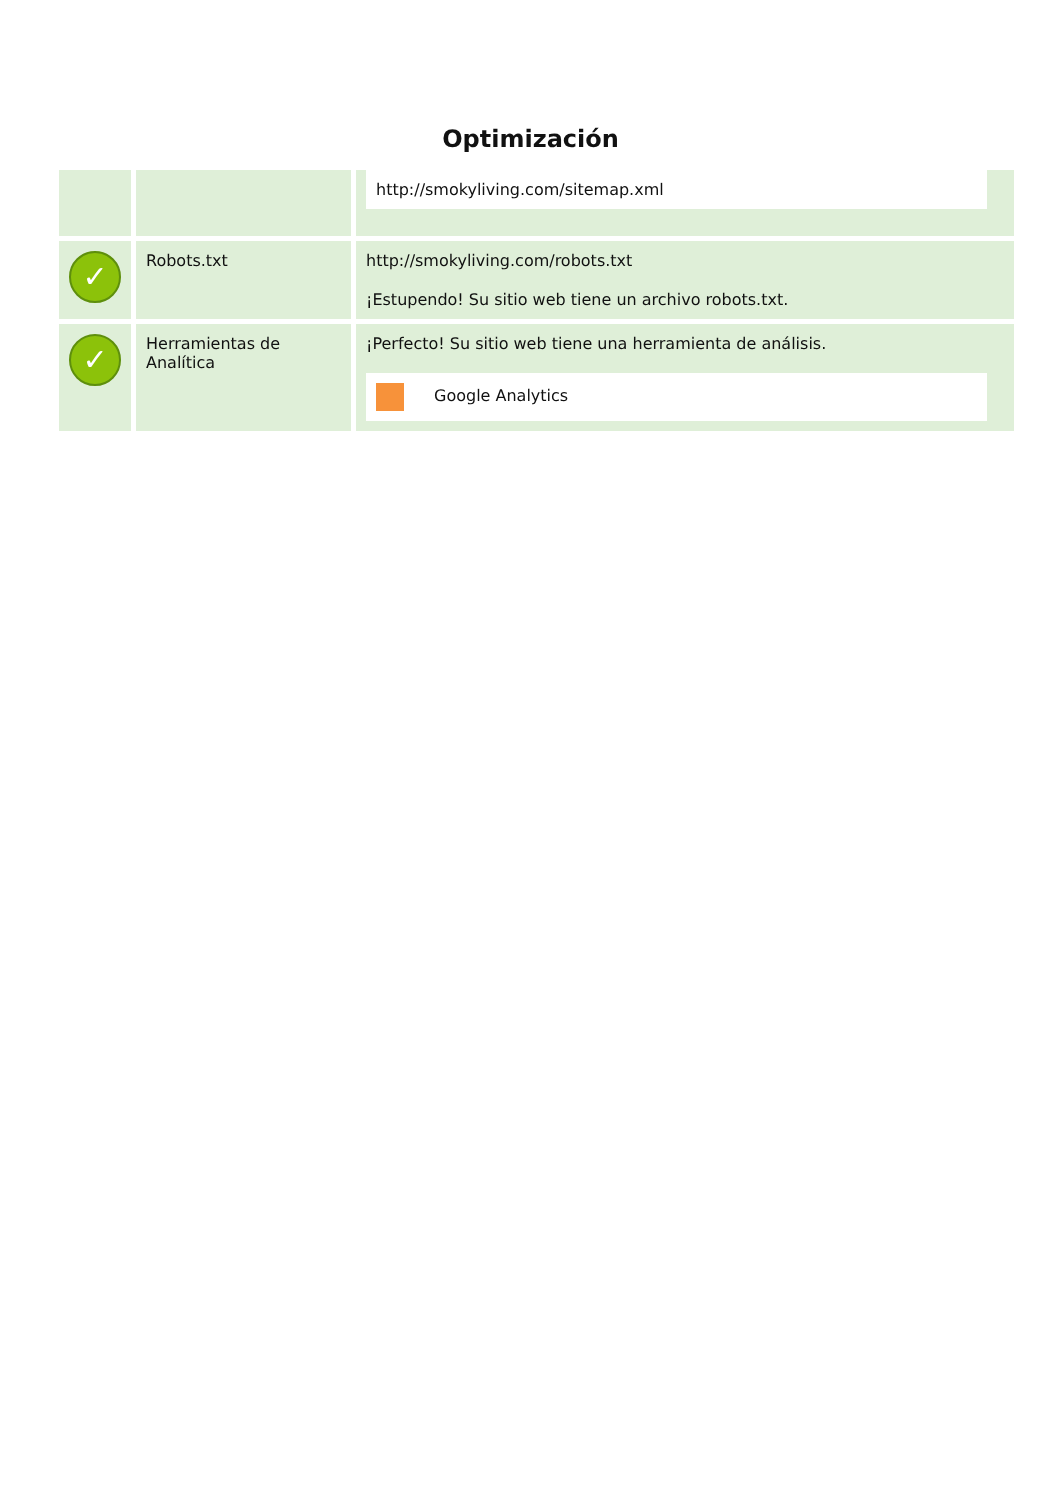Optimización
| | | http://smokyliving.com/sitemap.xml |
| ✓ | Robots.txt | http://smokyliving.com/robots.txt ¡Estupendo! Su sitio web tiene un archivo robots.txt. |
| ✓ | Herramientas de Analítica | ¡Perfecto! Su sitio web tiene una herramienta de análisis. Google Analytics |